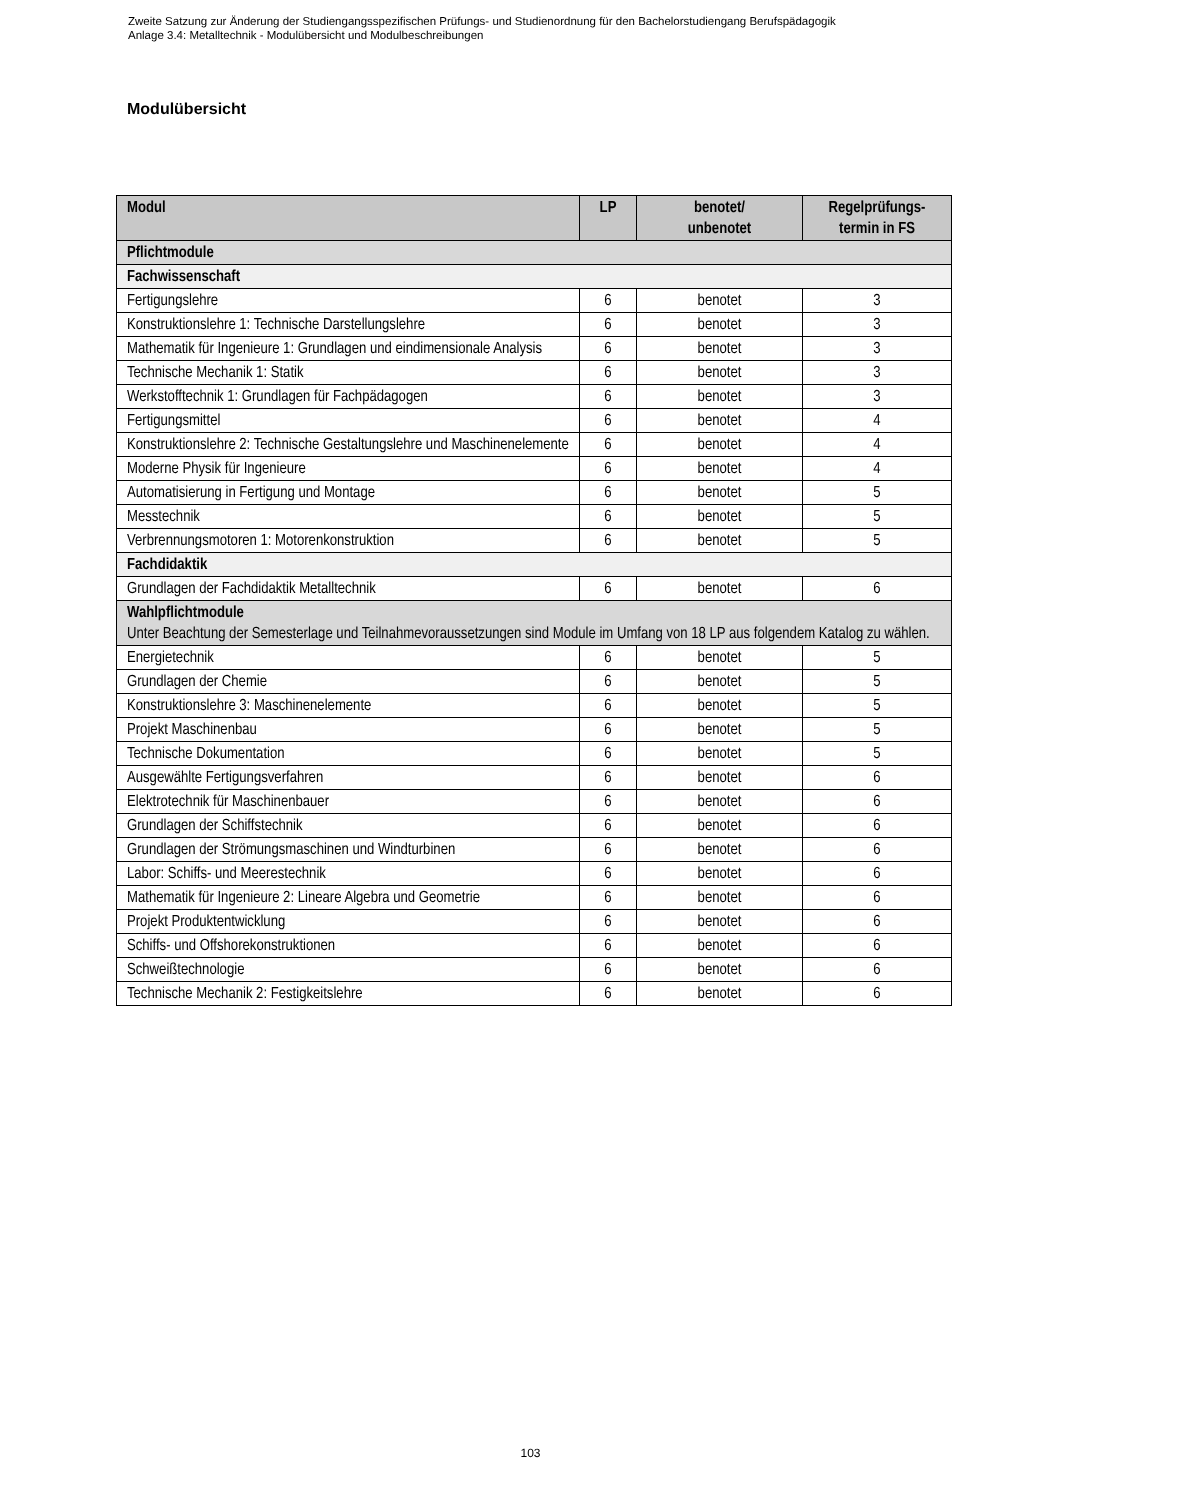Zweite Satzung zur Änderung der Studiengangsspezifischen Prüfungs- und Studienordnung für den Bachelorstudiengang Berufspädagogik
Anlage 3.4: Metalltechnik - Modulübersicht und Modulbeschreibungen
Modulübersicht
| Modul | LP | benotet/ unbenotet | Regelprüfungs- termin in FS |
| --- | --- | --- | --- |
| Pflichtmodule | | | |
| Fachwissenschaft | | | |
| Fertigungslehre | 6 | benotet | 3 |
| Konstruktionslehre 1: Technische Darstellungslehre | 6 | benotet | 3 |
| Mathematik für Ingenieure 1: Grundlagen und eindimensionale Analysis | 6 | benotet | 3 |
| Technische Mechanik 1: Statik | 6 | benotet | 3 |
| Werkstofftechnik 1: Grundlagen für Fachpädagogen | 6 | benotet | 3 |
| Fertigungsmittel | 6 | benotet | 4 |
| Konstruktionslehre 2: Technische Gestaltungslehre und Maschinenelemente | 6 | benotet | 4 |
| Moderne Physik für Ingenieure | 6 | benotet | 4 |
| Automatisierung in Fertigung und Montage | 6 | benotet | 5 |
| Messtechnik | 6 | benotet | 5 |
| Verbrennungsmotoren 1: Motorenkonstruktion | 6 | benotet | 5 |
| Fachdidaktik | | | |
| Grundlagen der Fachdidaktik Metalltechnik | 6 | benotet | 6 |
| Wahlpflichtmodule Unter Beachtung der Semesterlage und Teilnahmevoraussetzungen sind Module im Umfang von 18 LP aus folgendem Katalog zu wählen. | | | |
| Energietechnik | 6 | benotet | 5 |
| Grundlagen der Chemie | 6 | benotet | 5 |
| Konstruktionslehre 3: Maschinenelemente | 6 | benotet | 5 |
| Projekt Maschinenbau | 6 | benotet | 5 |
| Technische Dokumentation | 6 | benotet | 5 |
| Ausgewählte Fertigungsverfahren | 6 | benotet | 6 |
| Elektrotechnik für Maschinenbauer | 6 | benotet | 6 |
| Grundlagen der Schiffstechnik | 6 | benotet | 6 |
| Grundlagen der Strömungsmaschinen und Windturbinen | 6 | benotet | 6 |
| Labor: Schiffs- und Meerestechnik | 6 | benotet | 6 |
| Mathematik für Ingenieure 2: Lineare Algebra und Geometrie | 6 | benotet | 6 |
| Projekt Produktentwicklung | 6 | benotet | 6 |
| Schiffs- und Offshorekonstruktionen | 6 | benotet | 6 |
| Schweißtechnologie | 6 | benotet | 6 |
| Technische Mechanik 2: Festigkeitslehre | 6 | benotet | 6 |
103